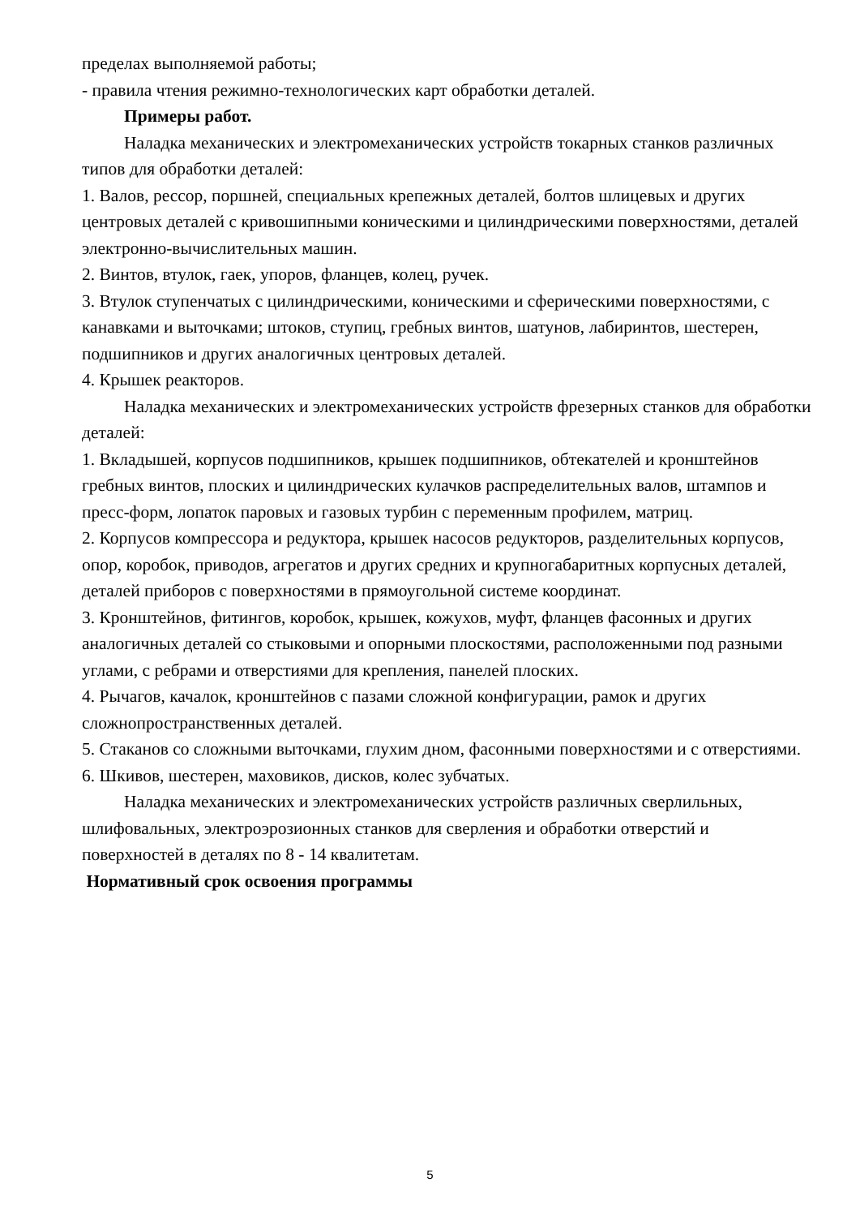пределах выполняемой работы;
- правила чтения режимно-технологических карт обработки деталей.
Примеры работ.
Наладка механических и электромеханических устройств токарных станков различных типов для обработки деталей:
1. Валов, рессор, поршней, специальных крепежных деталей, болтов шлицевых и других центровых деталей с кривошипными коническими и цилиндрическими поверхностями, деталей электронно-вычислительных машин.
2. Винтов, втулок, гаек, упоров, фланцев, колец, ручек.
3. Втулок ступенчатых с цилиндрическими, коническими и сферическими поверхностями, с канавками и выточками; штоков, ступиц, гребных винтов, шатунов, лабиринтов, шестерен, подшипников и других аналогичных центровых деталей.
4. Крышек реакторов.
Наладка механических и электромеханических устройств фрезерных станков для обработки деталей:
1. Вкладышей, корпусов подшипников, крышек подшипников, обтекателей и кронштейнов гребных винтов, плоских и цилиндрических кулачков распределительных валов, штампов и пресс-форм, лопаток паровых и газовых турбин с переменным профилем, матриц.
2. Корпусов компрессора и редуктора, крышек насосов редукторов, разделительных корпусов, опор, коробок, приводов, агрегатов и других средних и крупногабаритных корпусных деталей, деталей приборов с поверхностями в прямоугольной системе координат.
3. Кронштейнов, фитингов, коробок, крышек, кожухов, муфт, фланцев фасонных и других аналогичных деталей со стыковыми и опорными плоскостями, расположенными под разными углами, с ребрами и отверстиями для крепления, панелей плоских.
4. Рычагов, качалок, кронштейнов с пазами сложной конфигурации, рамок и других сложнопространственных деталей.
5. Стаканов со сложными выточками, глухим дном, фасонными поверхностями и с отверстиями.
6. Шкивов, шестерен, маховиков, дисков, колес зубчатых.
Наладка механических и электромеханических устройств различных сверлильных, шлифовальных, электроэрозионных станков для сверления и обработки отверстий и поверхностей в деталях по 8 - 14 квалитетам.
Нормативный срок освоения программы
5